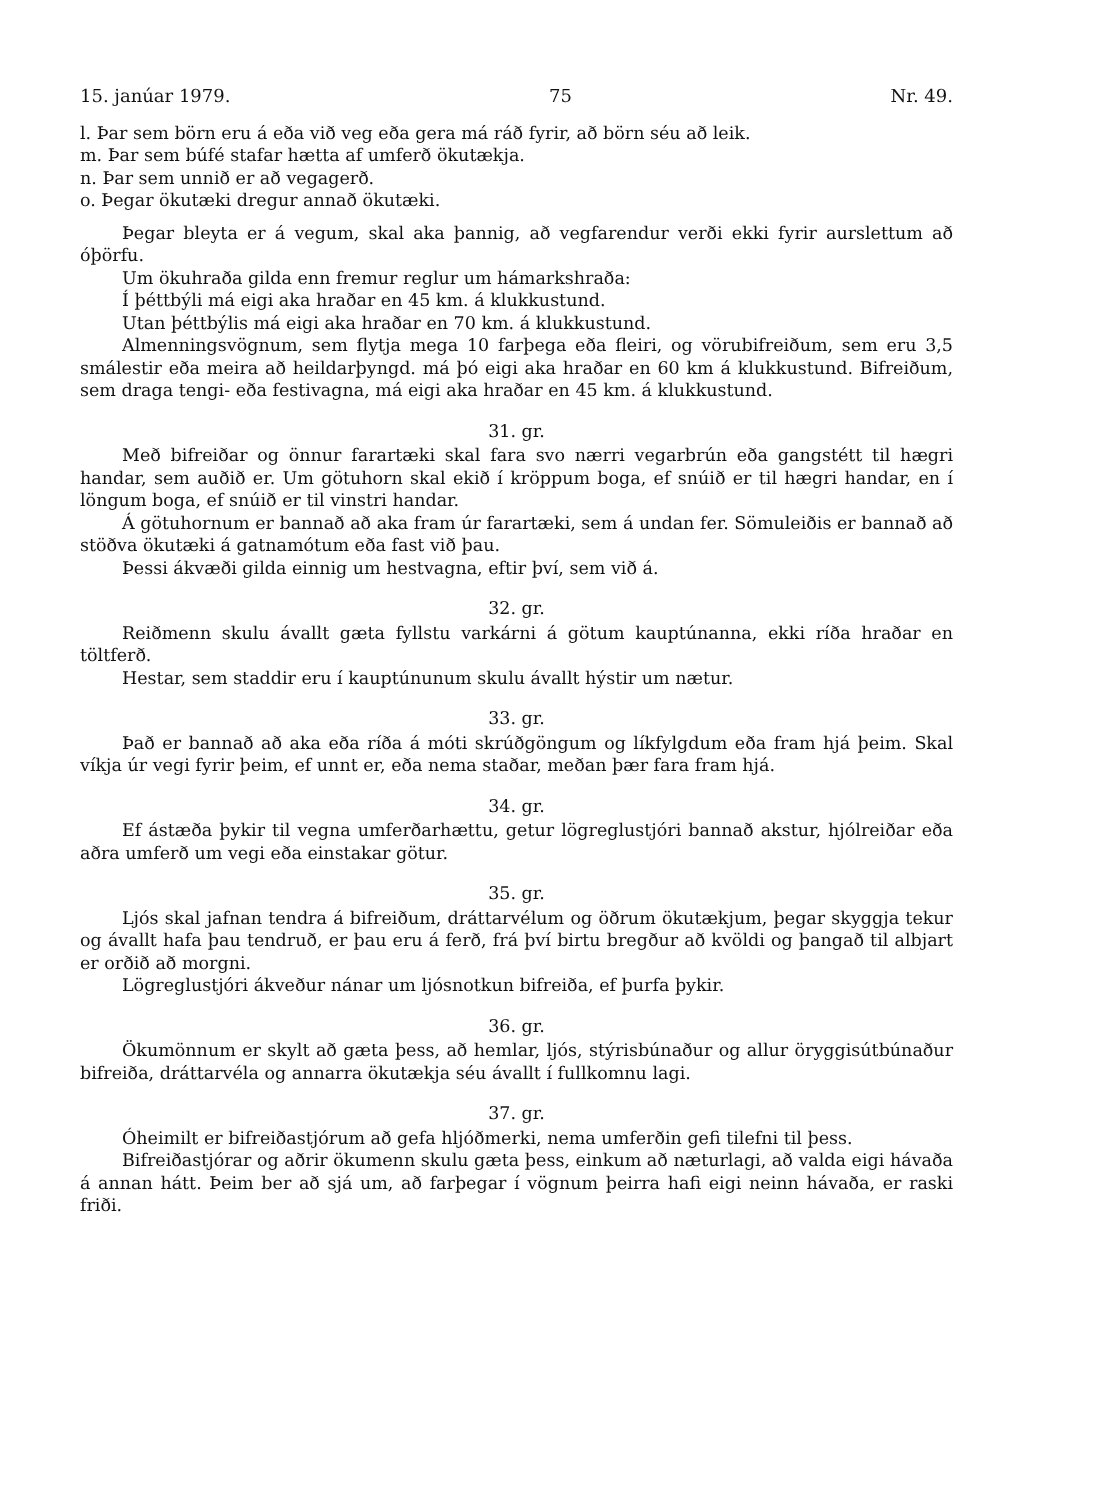15. janúar 1979. 75 Nr. 49.
l. Þar sem börn eru á eða við veg eða gera má ráð fyrir, að börn séu að leik.
m. Þar sem búfé stafar hætta af umferð ökutækja.
n. Þar sem unnið er að vegagerð.
o. Þegar ökutæki dregur annað ökutæki.
Þegar bleyta er á vegum, skal aka þannig, að vegfarendur verði ekki fyrir aurslettum að óþörfu.
Um ökuhraða gilda enn fremur reglur um hámarkshraða:
Í þéttbýli má eigi aka hraðar en 45 km. á klukkustund.
Utan þéttbýlis má eigi aka hraðar en 70 km. á klukkustund.
Almenningsvögnum, sem flytja mega 10 farþega eða fleiri, og vörubifreiðum, sem eru 3,5 smálestir eða meira að heildarþyngd. má þó eigi aka hraðar en 60 km á klukkustund. Bifreiðum, sem draga tengi- eða festivagna, má eigi aka hraðar en 45 km. á klukkustund.
31. gr.
Með bifreiðar og önnur farartæki skal fara svo nærri vegarbrún eða gangstétt til hægri handar, sem auðið er. Um götuhorn skal ekið í kröppum boga, ef snúið er til hægri handar, en í löngum boga, ef snúið er til vinstri handar.
Á götuhornum er bannað að aka fram úr farartæki, sem á undan fer. Sömuleiðis er bannað að stöðva ökutæki á gatnamótum eða fast við þau.
Þessi ákvæði gilda einnig um hestvagna, eftir því, sem við á.
32. gr.
Reiðmenn skulu ávallt gæta fyllstu varkárni á götum kauptúnanna, ekki ríða hraðar en töltferð.
Hestar, sem staddir eru í kauptúnunum skulu ávallt hýstir um nætur.
33. gr.
Það er bannað að aka eða ríða á móti skrúðgöngum og líkfylgdum eða fram hjá þeim. Skal víkja úr vegi fyrir þeim, ef unnt er, eða nema staðar, meðan þær fara fram hjá.
34. gr.
Ef ástæða þykir til vegna umferðarhættu, getur lögreglustjóri bannað akstur, hjólreiðar eða aðra umferð um vegi eða einstakar götur.
35. gr.
Ljós skal jafnan tendra á bifreiðum, dráttarvélum og öðrum ökutækjum, þegar skyggja tekur og ávallt hafa þau tendruð, er þau eru á ferð, frá því birtu bregður að kvöldi og þangað til albjart er orðið að morgni.
Lögreglustjóri ákveður nánar um ljósnotkun bifreiða, ef þurfa þykir.
36. gr.
Ökumönnum er skylt að gæta þess, að hemlar, ljós, stýrisbúnaður og allur öryggisútbúnaður bifreiða, dráttarvéla og annarra ökutækja séu ávallt í fullkomnu lagi.
37. gr.
Óheimilt er bifreiðastjórum að gefa hljóðmerki, nema umferðin gefi tilefni til þess.
Bifreiðastjórar og aðrir ökumenn skulu gæta þess, einkum að næturlagi, að valda eigi hávaða á annan hátt. Þeim ber að sjá um, að farþegar í vögnum þeirra hafi eigi neinn hávaða, er raski friði.